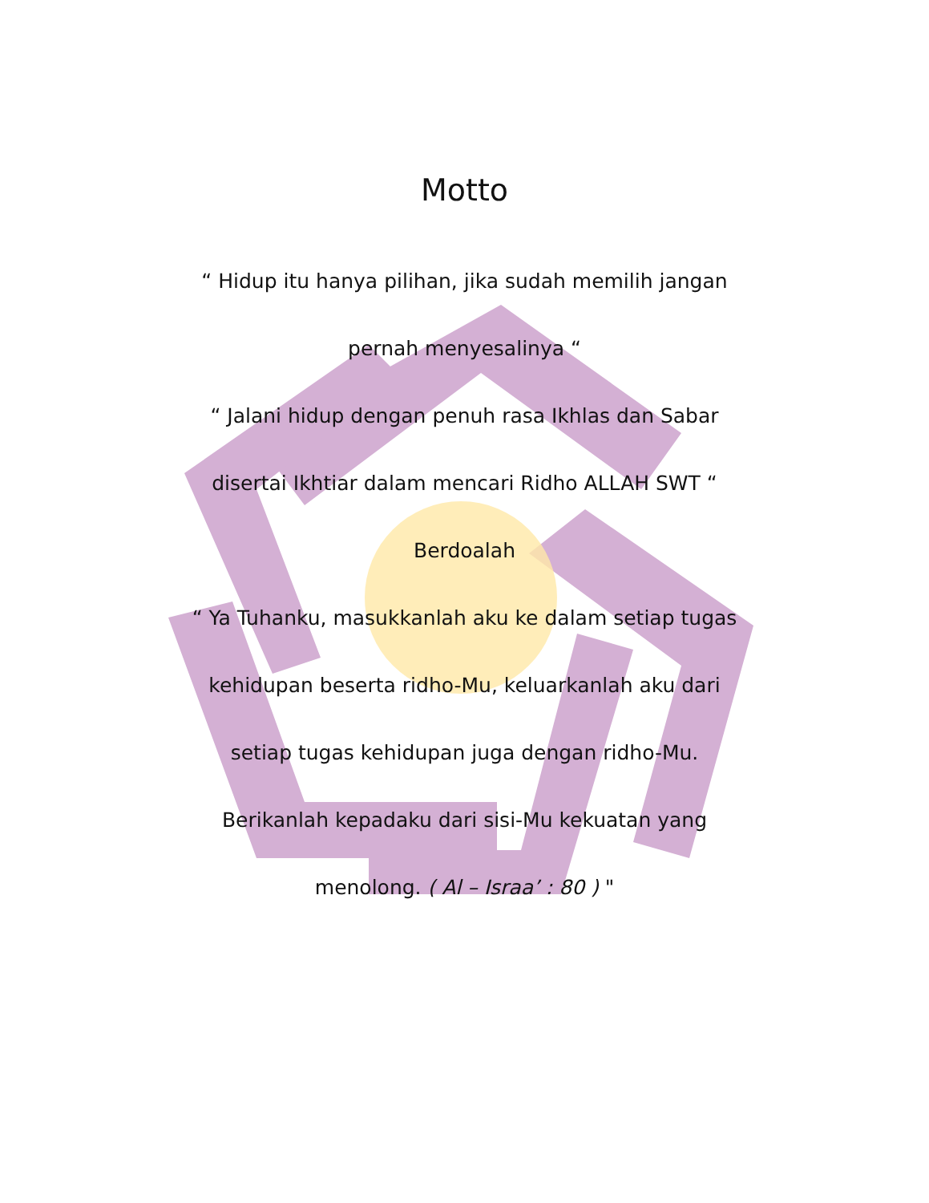Motto
“ Hidup itu hanya pilihan, jika sudah memilih jangan pernah menyesalinya “
“ Jalani hidup dengan penuh rasa Ikhlas dan Sabar disertai Ikhtiar dalam mencari Ridho ALLAH SWT “
Berdoalah
“ Ya Tuhanku, masukkanlah aku ke dalam setiap tugas kehidupan beserta ridho-Mu, keluarkanlah aku dari setiap tugas kehidupan juga dengan ridho-Mu. Berikanlah kepadaku dari sisi-Mu kekuatan yang menolong. ( Al – Israa’ : 80 ) "